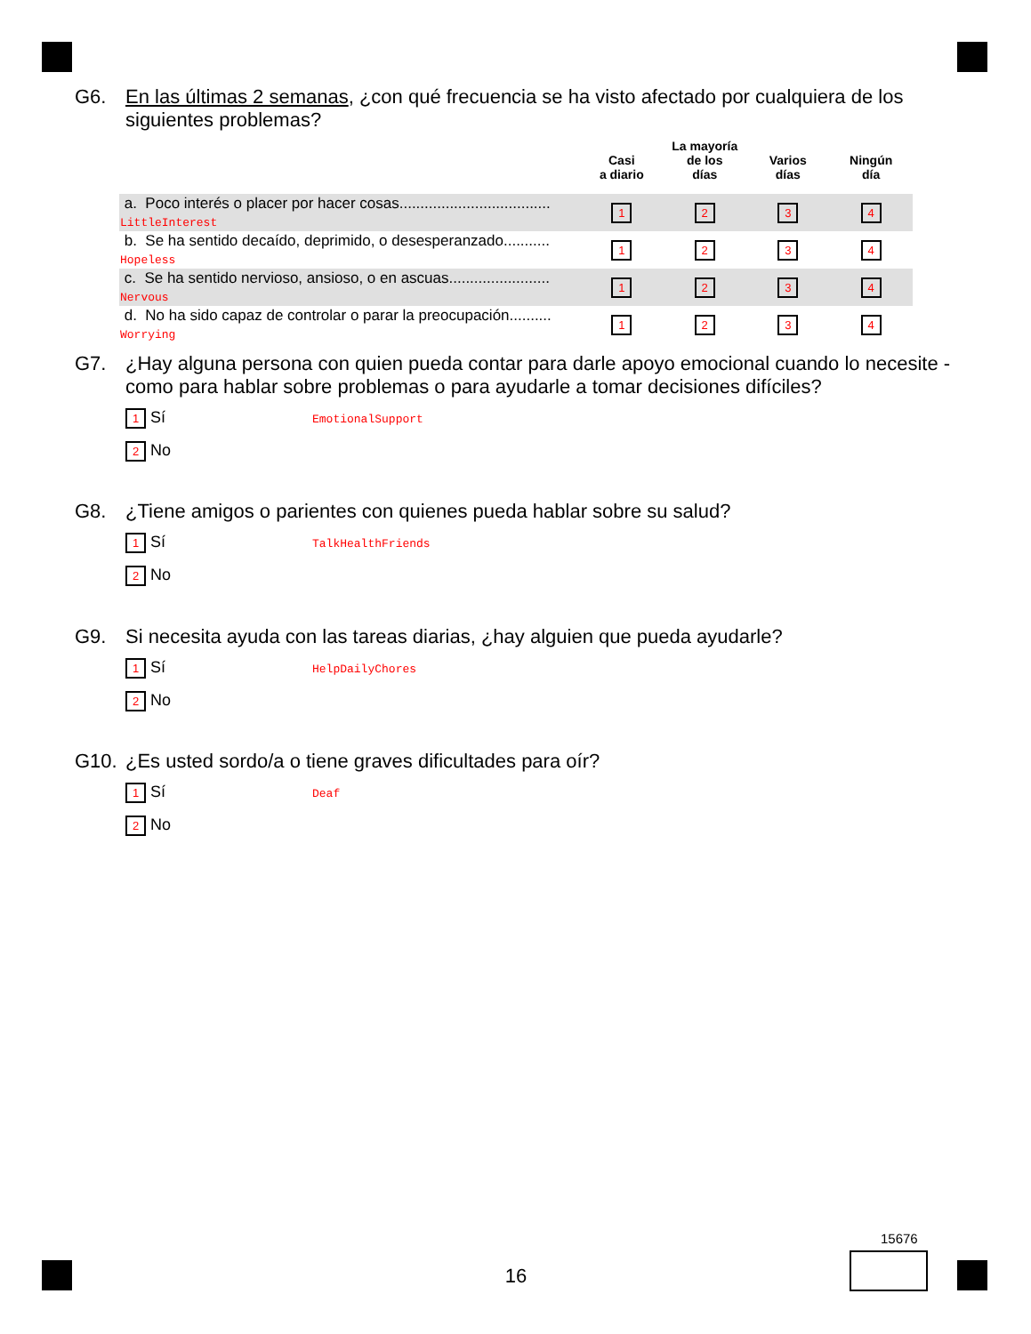G6. En las últimas 2 semanas, ¿con qué frecuencia se ha visto afectado por cualquiera de los siguientes problemas?
| | Casi a diario | La mayoría de los días | Varios días | Ningún día |
| --- | --- | --- | --- | --- |
| a. Poco interés o placer por hacer cosas.................................... LittleInterest | 1 | 2 | 3 | 4 |
| b. Se ha sentido decaído, deprimido, o desesperanzado........... Hopeless | 1 | 2 | 3 | 4 |
| c. Se ha sentido nervioso, ansioso, o en ascuas........................ Nervous | 1 | 2 | 3 | 4 |
| d. No ha sido capaz de controlar o parar la preocupación.......... Worrying | 1 | 2 | 3 | 4 |
G7. ¿Hay alguna persona con quien pueda contar para darle apoyo emocional cuando lo necesite - como para hablar sobre problemas o para ayudarle a tomar decisiones difíciles?
1 Sí EmotionalSupport
2 No
G8. ¿Tiene amigos o parientes con quienes pueda hablar sobre su salud?
1 Sí TalkHealthFriends
2 No
G9. Si necesita ayuda con las tareas diarias, ¿hay alguien que pueda ayudarle?
1 Sí HelpDailyChores
2 No
G10. ¿Es usted sordo/a o tiene graves dificultades para oír?
1 Sí Deaf
2 No
15676
16